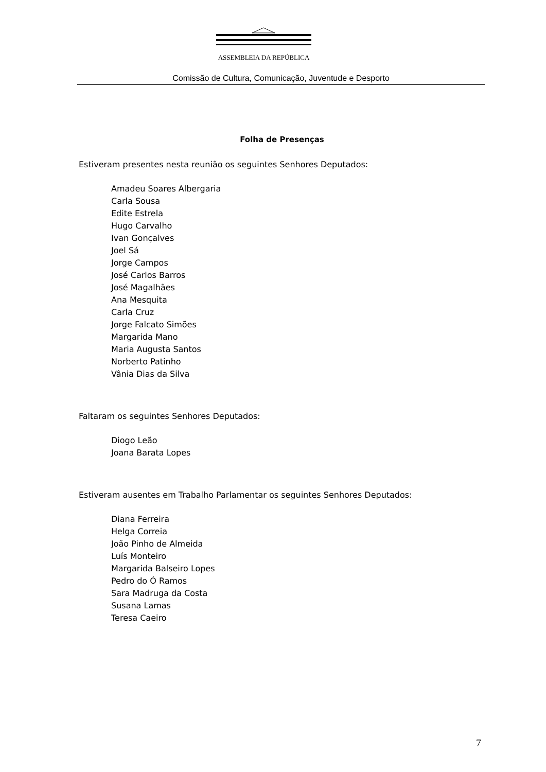ASSEMBLEIA DA REPÚBLICA
Comissão de Cultura, Comunicação, Juventude e Desporto
Folha de Presenças
Estiveram presentes nesta reunião os seguintes Senhores Deputados:
Amadeu Soares Albergaria
Carla Sousa
Edite Estrela
Hugo Carvalho
Ivan Gonçalves
Joel Sá
Jorge Campos
José Carlos Barros
José Magalhães
Ana Mesquita
Carla Cruz
Jorge Falcato Simões
Margarida Mano
Maria Augusta Santos
Norberto Patinho
Vânia Dias da Silva
Faltaram os seguintes Senhores Deputados:
Diogo Leão
Joana Barata Lopes
Estiveram ausentes em Trabalho Parlamentar os seguintes Senhores Deputados:
Diana Ferreira
Helga Correia
João Pinho de Almeida
Luís Monteiro
Margarida Balseiro Lopes
Pedro do Ó Ramos
Sara Madruga da Costa
Susana Lamas
Teresa Caeiro
7